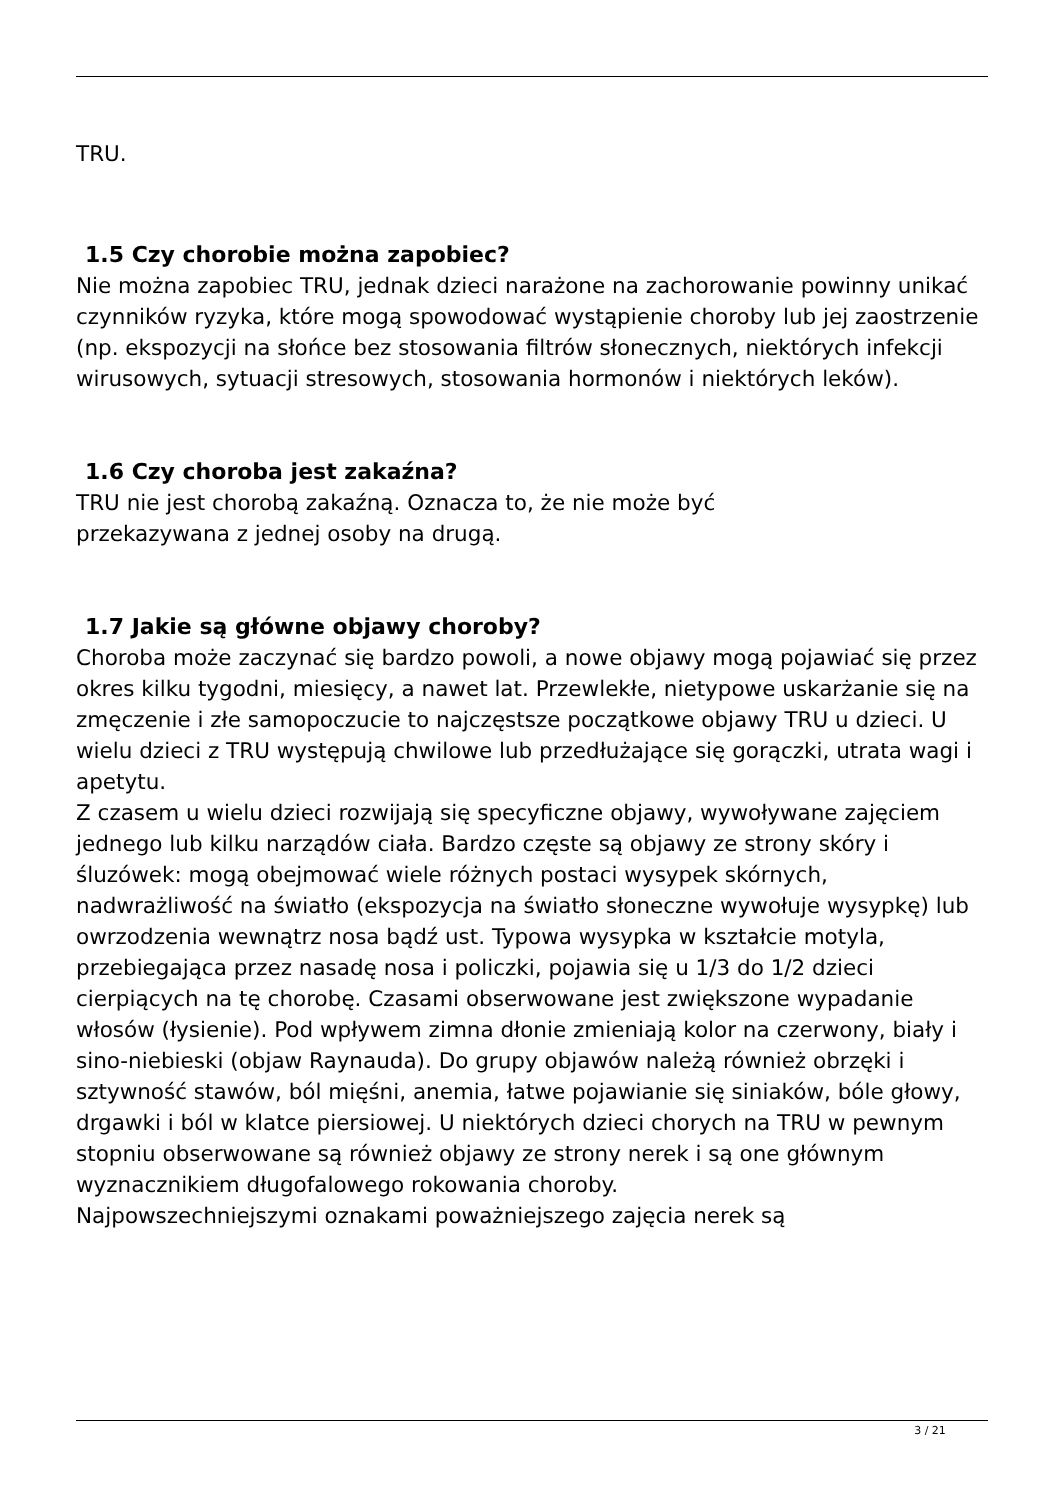TRU.
1.5 Czy chorobie można zapobiec?
Nie można zapobiec TRU, jednak dzieci narażone na zachorowanie powinny unikać czynników ryzyka, które mogą spowodować wystąpienie choroby lub jej zaostrzenie (np. ekspozycji na słońce bez stosowania filtrów słonecznych, niektórych infekcji wirusowych, sytuacji stresowych, stosowania hormonów i niektórych leków).
1.6 Czy choroba jest zakaźna?
TRU nie jest chorobą zakaźną. Oznacza to, że nie może być
przekazywana z jednej osoby na drugą.
1.7 Jakie są główne objawy choroby?
Choroba może zaczynać się bardzo powoli, a nowe objawy mogą pojawiać się przez okres kilku tygodni, miesięcy, a nawet lat. Przewlekłe, nietypowe uskarżanie się na zmęczenie i złe samopoczucie to najczęstsze początkowe objawy TRU u dzieci. U wielu dzieci z TRU występują chwilowe lub przedłużające się gorączki, utrata wagi i apetytu.
Z czasem u wielu dzieci rozwijają się specyficzne objawy, wywoływane zajęciem jednego lub kilku narządów ciała. Bardzo częste są objawy ze strony skóry i śluzówek: mogą obejmować wiele różnych postaci wysypek skórnych, nadwrażliwość na światło (ekspozycja na światło słoneczne wywołuje wysypkę) lub owrzodzenia wewnątrz nosa bądź ust. Typowa wysypka w kształcie motyla, przebiegająca przez nasadę nosa i policzki, pojawia się u 1/3 do 1/2 dzieci cierpiących na tę chorobę. Czasami obserwowane jest zwiększone wypadanie włosów (łysienie). Pod wpływem zimna dłonie zmieniają kolor na czerwony, biały i sino-niebieski (objaw Raynauda). Do grupy objawów należą również obrzęki i sztywność stawów, ból mięśni, anemia, łatwe pojawianie się siniaków, bóle głowy, drgawki i ból w klatce piersiowej. U niektórych dzieci chorych na TRU w pewnym stopniu obserwowane są również objawy ze strony nerek i są one głównym wyznacznikiem długofalowego rokowania choroby.
Najpowszechniejszymi oznakami poważniejszego zajęcia nerek są
3 / 21